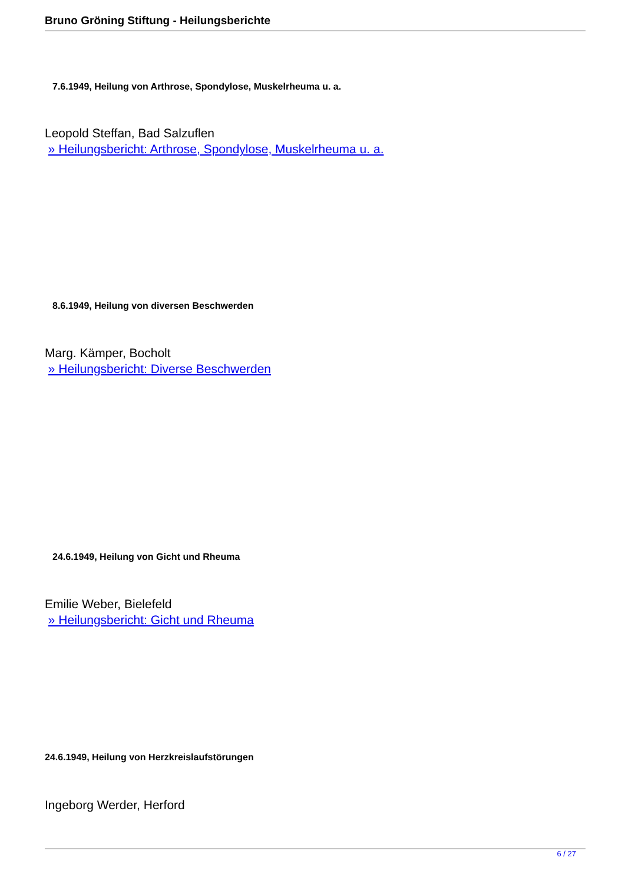Bruno Gröning Stiftung - Heilungsberichte
7.6.1949, Heilung von Arthrose, Spondylose, Muskelrheuma u. a.
Leopold Steffan, Bad Salzuflen
» Heilungsbericht: Arthrose, Spondylose, Muskelrheuma u. a.
8.6.1949, Heilung von diversen Beschwerden
Marg. Kämper, Bocholt
» Heilungsbericht: Diverse Beschwerden
24.6.1949, Heilung von Gicht und Rheuma
Emilie Weber, Bielefeld
» Heilungsbericht: Gicht und Rheuma
24.6.1949, Heilung von Herzkreislaufstörungen
Ingeborg Werder, Herford
6 / 27